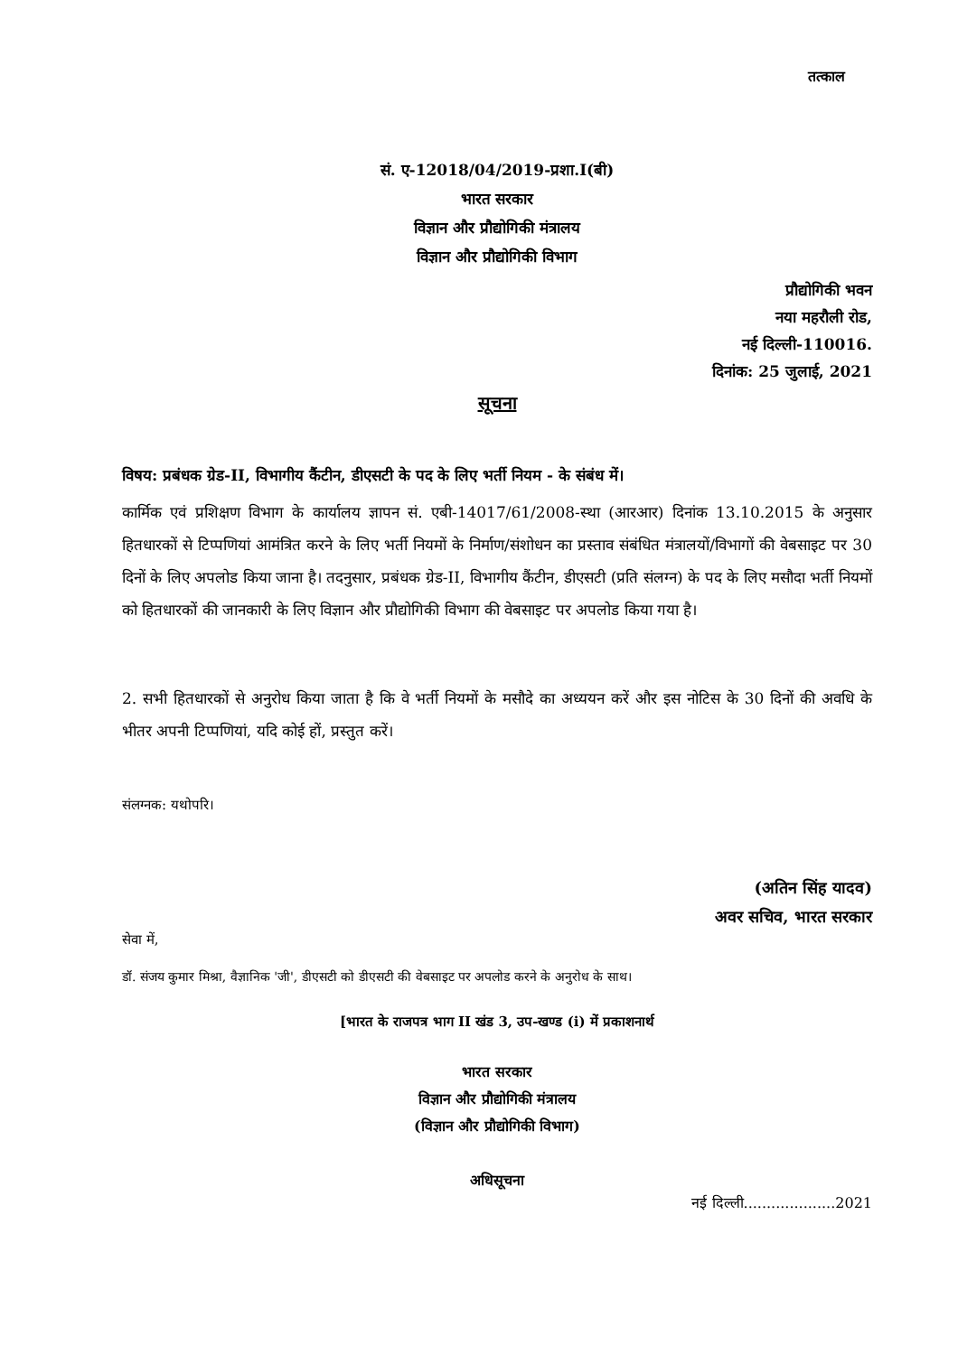तत्काल
सं. ए-12018/04/2019-प्रशा.I(बी)
भारत सरकार
विज्ञान और प्रौद्योगिकी मंत्रालय
विज्ञान और प्रौद्योगिकी विभाग
प्रौद्योगिकी भवन
नया महरौली रोड,
नई दिल्ली-110016.
दिनांक: 25 जुलाई, 2021
सूचना
विषय: प्रबंधक ग्रेड-II, विभागीय कैंटीन, डीएसटी के पद के लिए भर्ती नियम - के संबंध में।
कार्मिक एवं प्रशिक्षण विभाग के कार्यालय ज्ञापन सं. एबी-14017/61/2008-स्था (आरआर) दिनांक 13.10.2015 के अनुसार हितधारकों से टिप्पणियां आमंत्रित करने के लिए भर्ती नियमों के निर्माण/संशोधन का प्रस्ताव संबंधित मंत्रालयों/विभागों की वेबसाइट पर 30 दिनों के लिए अपलोड किया जाना है। तदनुसार, प्रबंधक ग्रेड-II, विभागीय कैंटीन, डीएसटी (प्रति संलग्न) के पद के लिए मसौदा भर्ती नियमों को हितधारकों की जानकारी के लिए विज्ञान और प्रौद्योगिकी विभाग की वेबसाइट पर अपलोड किया गया है।
2. सभी हितधारकों से अनुरोध किया जाता है कि वे भर्ती नियमों के मसौदे का अध्ययन करें और इस नोटिस के 30 दिनों की अवधि के भीतर अपनी टिप्पणियां, यदि कोई हों, प्रस्तुत करें।
संलग्नक: यथोपरि।
(अतिन सिंह यादव)
अवर सचिव, भारत सरकार
सेवा में,
डॉ. संजय कुमार मिश्रा, वैज्ञानिक 'जी', डीएसटी को डीएसटी की वेबसाइट पर अपलोड करने के अनुरोध के साथ।
[भारत के राजपत्र भाग II खंड 3, उप-खण्ड (i) में प्रकाशनार्थ
भारत सरकार
विज्ञान और प्रौद्योगिकी मंत्रालय
(विज्ञान और प्रौद्योगिकी विभाग)
अधिसूचना
नई दिल्ली....................2021